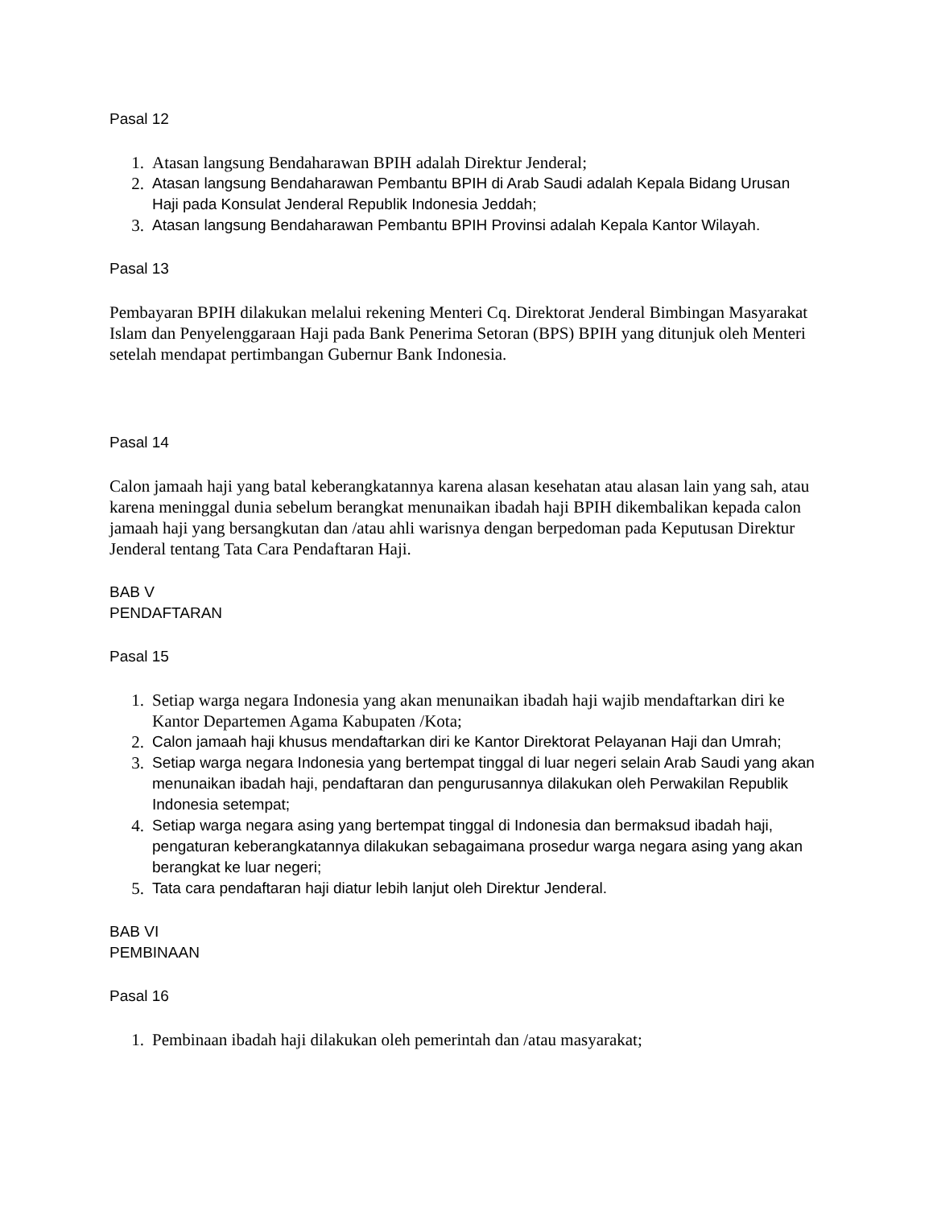Pasal 12
1. Atasan langsung Bendaharawan BPIH adalah Direktur Jenderal;
2. Atasan langsung Bendaharawan Pembantu BPIH di Arab Saudi adalah Kepala Bidang Urusan Haji pada Konsulat Jenderal Republik Indonesia Jeddah;
3. Atasan langsung Bendaharawan Pembantu BPIH Provinsi adalah Kepala Kantor Wilayah.
Pasal 13
Pembayaran BPIH dilakukan melalui rekening Menteri Cq. Direktorat Jenderal Bimbingan Masyarakat Islam dan Penyelenggaraan Haji pada Bank Penerima Setoran (BPS) BPIH yang ditunjuk oleh Menteri setelah mendapat pertimbangan Gubernur Bank Indonesia.
Pasal 14
Calon jamaah haji yang batal keberangkatannya karena alasan kesehatan atau alasan lain yang sah, atau karena meninggal dunia sebelum berangkat menunaikan ibadah haji BPIH dikembalikan kepada calon jamaah haji yang bersangkutan dan /atau ahli warisnya dengan berpedoman pada Keputusan Direktur Jenderal tentang Tata Cara Pendaftaran Haji.
BAB V
PENDAFTARAN
Pasal 15
1. Setiap warga negara Indonesia yang akan menunaikan ibadah haji wajib mendaftarkan diri ke Kantor Departemen Agama Kabupaten /Kota;
2. Calon jamaah haji khusus mendaftarkan diri ke Kantor Direktorat Pelayanan Haji dan Umrah;
3. Setiap warga negara Indonesia yang bertempat tinggal di luar negeri selain Arab Saudi yang akan menunaikan ibadah haji, pendaftaran dan pengurusannya dilakukan oleh Perwakilan Republik Indonesia setempat;
4. Setiap warga negara asing yang bertempat tinggal di Indonesia dan bermaksud ibadah haji, pengaturan keberangkatannya dilakukan sebagaimana prosedur warga negara asing yang akan berangkat ke luar negeri;
5. Tata cara pendaftaran haji diatur lebih lanjut oleh Direktur Jenderal.
BAB VI
PEMBINAAN
Pasal 16
1. Pembinaan ibadah haji dilakukan oleh pemerintah dan /atau masyarakat;